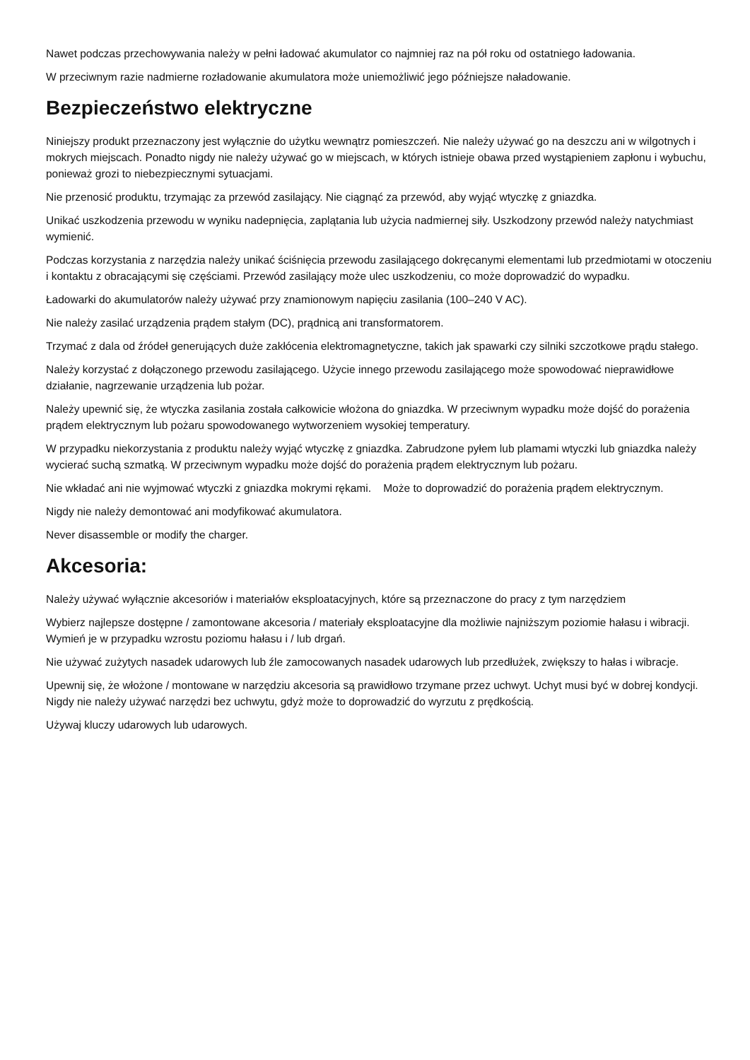Nawet podczas przechowywania należy w pełni ładować akumulator co najmniej raz na pół roku od ostatniego ładowania.
W przeciwnym razie nadmierne rozładowanie akumulatora może uniemożliwić jego późniejsze naładowanie.
Bezpieczeństwo elektryczne
Niniejszy produkt przeznaczony jest wyłącznie do użytku wewnątrz pomieszczeń. Nie należy używać go na deszczu ani w wilgotnych i mokrych miejscach. Ponadto nigdy nie należy używać go w miejscach, w których istnieje obawa przed wystąpieniem zapłonu i wybuchu, ponieważ grozi to niebezpiecznymi sytuacjami.
Nie przenosić produktu, trzymając za przewód zasilający. Nie ciągnąć za przewód, aby wyjąć wtyczkę z gniazdka.
Unikać uszkodzenia przewodu w wyniku nadepnięcia, zaplątania lub użycia nadmiernej siły. Uszkodzony przewód należy natychmiast wymienić.
Podczas korzystania z narzędzia należy unikać ściśnięcia przewodu zasilającego dokręcanymi elementami lub przedmiotami w otoczeniu i kontaktu z obracającymi się częściami. Przewód zasilający może ulec uszkodzeniu, co może doprowadzić do wypadku.
Ładowarki do akumulatorów należy używać przy znamionowym napięciu zasilania (100–240 V AC).
Nie należy zasilać urządzenia prądem stałym (DC), prądnicą ani transformatorem.
Trzymać z dala od źródeł generujących duże zakłócenia elektromagnetyczne, takich jak spawarki czy silniki szczotkowe prądu stałego.
Należy korzystać z dołączonego przewodu zasilającego. Użycie innego przewodu zasilającego może spowodować nieprawidłowe działanie, nagrzewanie urządzenia lub pożar.
Należy upewnić się, że wtyczka zasilania została całkowicie włożona do gniazdka. W przeciwnym wypadku może dojść do porażenia prądem elektrycznym lub pożaru spowodowanego wytworzeniem wysokiej temperatury.
W przypadku niekorzystania z produktu należy wyjąć wtyczkę z gniazdka. Zabrudzone pyłem lub plamami wtyczki lub gniazdka należy wycierać suchą szmatką. W przeciwnym wypadku może dojść do porażenia prądem elektrycznym lub pożaru.
Nie wkładać ani nie wyjmować wtyczki z gniazdka mokrymi rękami. Może to doprowadzić do porażenia prądem elektrycznym.
Nigdy nie należy demontować ani modyfikować akumulatora.
Never disassemble or modify the charger.
Akcesoria:
Należy używać wyłącznie akcesoriów i materiałów eksploatacyjnych, które są przeznaczone do pracy z tym narzędziem
Wybierz najlepsze dostępne / zamontowane akcesoria / materiały eksploatacyjne dla możliwie najniższym poziomie hałasu i wibracji. Wymień je w przypadku wzrostu poziomu hałasu i / lub drgań.
Nie używać zużytych nasadek udarowych lub źle zamocowanych nasadek udarowych lub przedłużek, zwiększy to hałas i wibracje.
Upewnij się, że włożone / montowane w narzędziu akcesoria są prawidłowo trzymane przez uchwyt. Uchyt musi być w dobrej kondycji. Nigdy nie należy używać narzędzi bez uchwytu, gdyż może to doprowadzić do wyrzutu z prędkością.
Używaj kluczy udarowych lub udarowych.